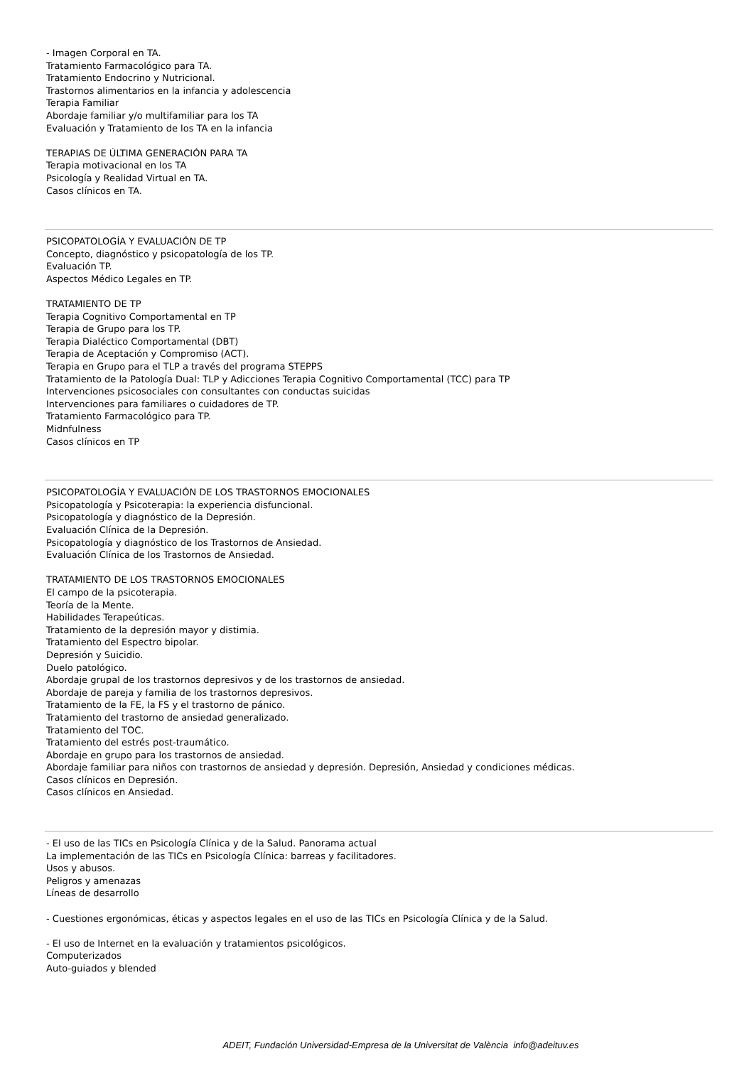- Imagen Corporal en TA.
Tratamiento Farmacológico para TA.
Tratamiento Endocrino y Nutricional.
Trastornos alimentarios en la infancia y adolescencia
Terapia Familiar
Abordaje familiar y/o multifamiliar para los TA
Evaluación y Tratamiento de los TA en la infancia
TERAPIAS DE ÚLTIMA GENERACIÓN PARA TA
Terapia motivacional en los TA
Psicología y Realidad Virtual en TA.
Casos clínicos en TA.
PSICOPATOLOGÍA Y EVALUACIÓN DE TP
Concepto, diagnóstico y psicopatología de los TP.
Evaluación TP.
Aspectos Médico Legales en TP.
TRATAMIENTO DE TP
Terapia Cognitivo Comportamental en TP
Terapia de Grupo para los TP.
Terapia Dialéctico Comportamental (DBT)
Terapia de Aceptación y Compromiso (ACT).
Terapia en Grupo para el TLP a través del programa STEPPS
Tratamiento de la Patología Dual: TLP y Adicciones Terapia Cognitivo Comportamental (TCC) para TP
Intervenciones psicosociales con consultantes con conductas suicidas
Intervenciones para familiares o cuidadores de TP.
Tratamiento Farmacológico para TP.
Midnfulness
Casos clínicos en TP
PSICOPATOLOGÍA Y EVALUACIÓN DE LOS TRASTORNOS EMOCIONALES
Psicopatología y Psicoterapia: la experiencia disfuncional.
Psicopatología y diagnóstico de la Depresión.
Evaluación Clínica de la Depresión.
Psicopatología y diagnóstico de los Trastornos de Ansiedad.
Evaluación Clínica de los Trastornos de Ansiedad.
TRATAMIENTO DE LOS TRASTORNOS EMOCIONALES
El campo de la psicoterapia.
Teoría de la Mente.
Habilidades Terapeúticas.
Tratamiento de la depresión mayor y distimia.
Tratamiento del Espectro bipolar.
Depresión y Suicidio.
Duelo patológico.
Abordaje grupal de los trastornos depresivos y de los trastornos de ansiedad.
Abordaje de pareja y familia de los trastornos depresivos.
Tratamiento de la FE, la FS y el trastorno de pánico.
Tratamiento del trastorno de ansiedad generalizado.
Tratamiento del TOC.
Tratamiento del estrés post-traumático.
Abordaje en grupo para los trastornos de ansiedad.
Abordaje familiar para niños con trastornos de ansiedad y depresión. Depresión, Ansiedad y condiciones médicas.
Casos clínicos en Depresión.
Casos clínicos en Ansiedad.
- El uso de las TICs en Psicología Clínica y de la Salud. Panorama actual
La implementación de las TICs en Psicología Clínica: barreas y facilitadores.
Usos y abusos.
Peligros y amenazas
Líneas de desarrollo
- Cuestiones ergonómicas, éticas y aspectos legales en el uso de las TICs en Psicología Clínica y de la Salud.
- El uso de Internet en la evaluación y tratamientos psicológicos.
Computerizados
Auto-guiados y blended
ADEIT, Fundación Universidad-Empresa de la Universitat de València info@adeituv.es